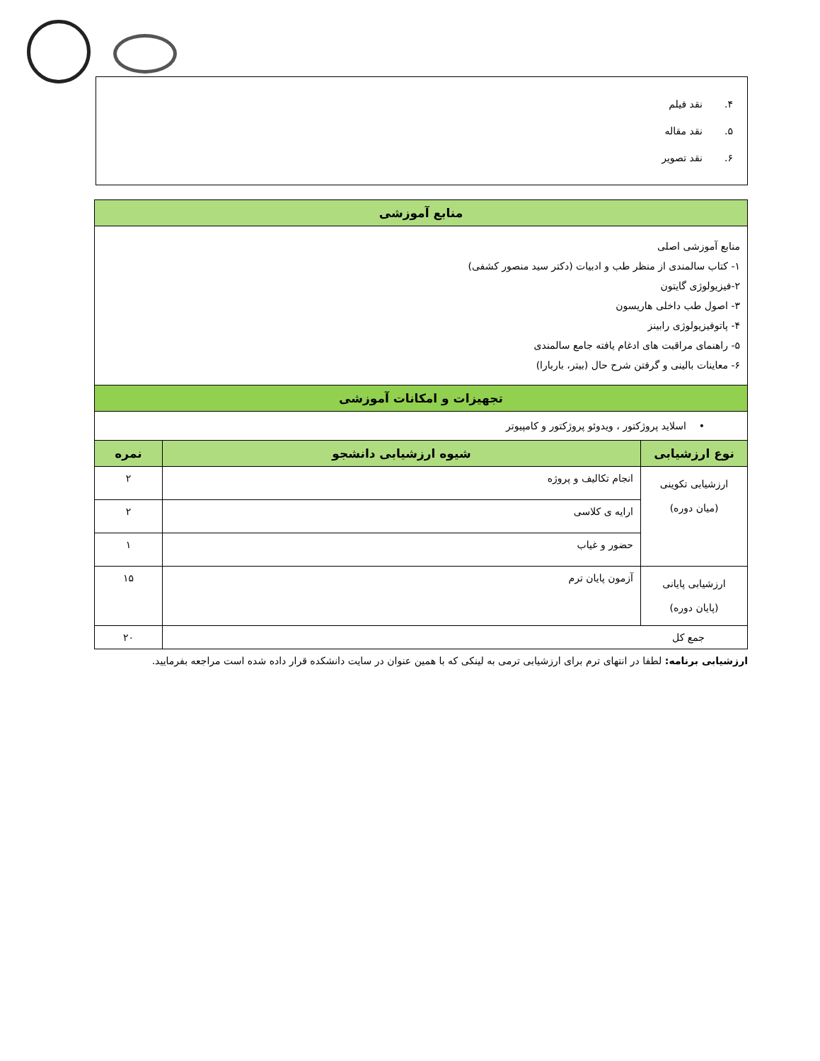۴. نقد فیلم
۵. نقد مقاله
۶. نقد تصویر
| منابع آموزشی | | |
| --- | --- | --- |
| منابع آموزشی اصلی ۱- کتاب سالمندی از منظر طب و ادبیات (دکتر سید منصور کشفی) ۲-فیزیولوژی گایتون ۳- اصول طب داخلی هاریسون ۴- پاتوفیزیولوژی رابینز ۵- راهنمای مراقبت های ادغام یافته جامع سالمندی ۶- معاینات بالینی و گرفتن شرح حال (بیتر، باربارا) | | |
| تجهیزات و امکانات آموزشی | | |
| • اسلاید پروژکتور ، ویدوئو پروژکتور و کامپیوتر | | |
| نوع ارزشیابی | شیوه ارزشیابی دانشجو | نمره |
| ارزشیابی تکوینی (میان دوره) | انجام تکالیف و پروژه | ۲ |
| | ارایه ی کلاسی | ۲ |
| | حضور و غیاب | ۱ |
| ارزشیابی پایانی (پایان دوره) | آزمون پایان ترم | ۱۵ |
| جمع کل | | ۲۰ |
ارزشیابی برنامه: لطفا در انتهای ترم برای ارزشیابی ترمی به لینکی که با همین عنوان در سایت دانشکده قرار داده شده است مراجعه بفرمایید.